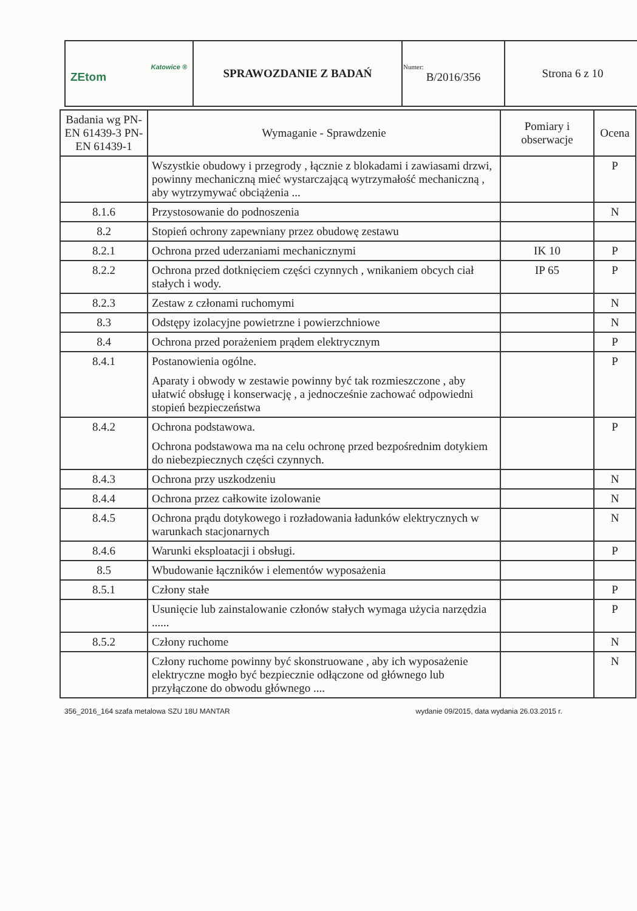| Katowice ® ZEtom | SPRAWOZDANIE Z BADAŃ | Numer: B/2016/356 | Strona 6 z 10 |
| Badania wg PN-EN 61439-3 PN-EN 61439-1 | Wymaganie - Sprawdzenie | Pomiary i obserwacje | Ocena |
| --- | --- | --- | --- |
| | Wszystkie obudowy i przegrody , łącznie z blokadami i zawiasami drzwi, powinny mechaniczną mieć wystarczającą wytrzymałość mechaniczną , aby wytrzymywać obciążenia ... | | P |
| 8.1.6 | Przystosowanie do podnoszenia | | N |
| 8.2 | Stopień ochrony zapewniany przez obudowę zestawu | | |
| 8.2.1 | Ochrona przed uderzaniami mechanicznymi | IK 10 | P |
| 8.2.2 | Ochrona przed dotknięciem części czynnych , wnikaniem obcych ciał stałych i wody. | IP 65 | P |
| 8.2.3 | Zestaw z członami ruchomymi | | N |
| 8.3 | Odstępy izolacyjne powietrzne i powierzchniowe | | N |
| 8.4 | Ochrona przed porażeniem prądem elektrycznym | | P |
| 8.4.1 | Postanowienia ogólne. Aparaty i obwody w zestawie powinny być tak rozmieszczone , aby ułatwić obsługę i konserwację , a jednocześnie zachować odpowiedni stopień bezpieczeństwa | | P |
| 8.4.2 | Ochrona podstawowa. Ochrona podstawowa ma na celu ochronę przed bezpośrednim dotykiem do niebezpiecznych części czynnych. | | P |
| 8.4.3 | Ochrona przy uszkodzeniu | | N |
| 8.4.4 | Ochrona przez całkowite izolowanie | | N |
| 8.4.5 | Ochrona prądu dotykowego i rozładowania ładunków elektrycznych w warunkach stacjonarnych | | N |
| 8.4.6 | Warunki eksploatacji i obsługi. | | P |
| 8.5 | Wbudowanie łączników i elementów wyposażenia | | |
| 8.5.1 | Człony stałe | | P |
| | Usunięcie lub zainstalowanie członów stałych wymaga użycia narzędzia ...... | | P |
| 8.5.2 | Człony ruchome | | N |
| | Człony ruchome powinny być skonstruowane , aby ich wyposażenie elektryczne mogło być bezpiecznie odłączone od głównego lub przyłączone do obwodu głównego .... | | N |
356_2016_164 szafa metalowa SZU 18U MANTAR wydanie 09/2015, data wydania 26.03.2015 r.